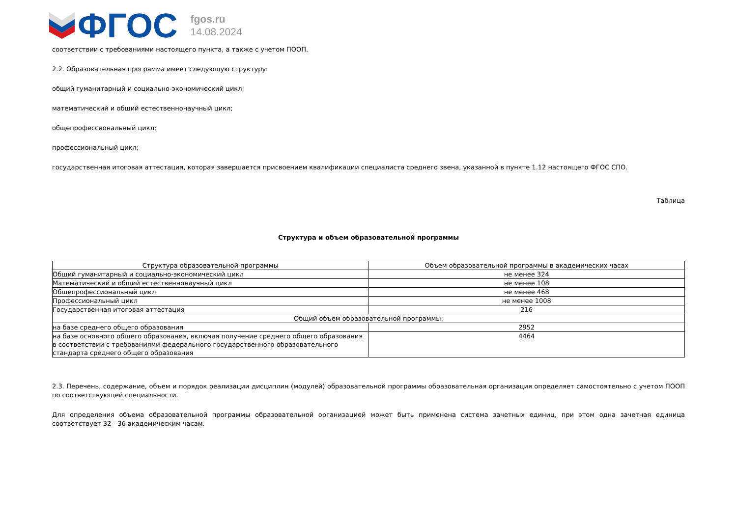ФГОС
fgos.ru
14.08.2024
соответствии с требованиями настоящего пункта, а также с учетом ПООП.
2.2. Образовательная программа имеет следующую структуру:
общий гуманитарный и социально-экономический цикл;
математический и общий естественнонаучный цикл;
общепрофессиональный цикл;
профессиональный цикл;
государственная итоговая аттестация, которая завершается присвоением квалификации специалиста среднего звена, указанной в пункте 1.12 настоящего ФГОС СПО.
Таблица
Структура и объем образовательной программы
| Структура образовательной программы | Объем образовательной программы в академических часах |
| --- | --- |
| Общий гуманитарный и социально-экономический цикл | не менее 324 |
| Математический и общий естественнонаучный цикл | не менее 108 |
| Общепрофессиональный цикл | не менее 468 |
| Профессиональный цикл | не менее 1008 |
| Государственная итоговая аттестация | 216 |
| Общий объем образовательной программы: | |
| на базе среднего общего образования | 2952 |
| на базе основного общего образования, включая получение среднего общего образования в соответствии с требованиями федерального государственного образовательного стандарта среднего общего образования | 4464 |
2.3. Перечень, содержание, объем и порядок реализации дисциплин (модулей) образовательной программы образовательная организация определяет самостоятельно с учетом ПООП по соответствующей специальности.
Для определения объема образовательной программы образовательной организацией может быть применена система зачетных единиц, при этом одна зачетная единица соответствует 32 - 36 академическим часам.